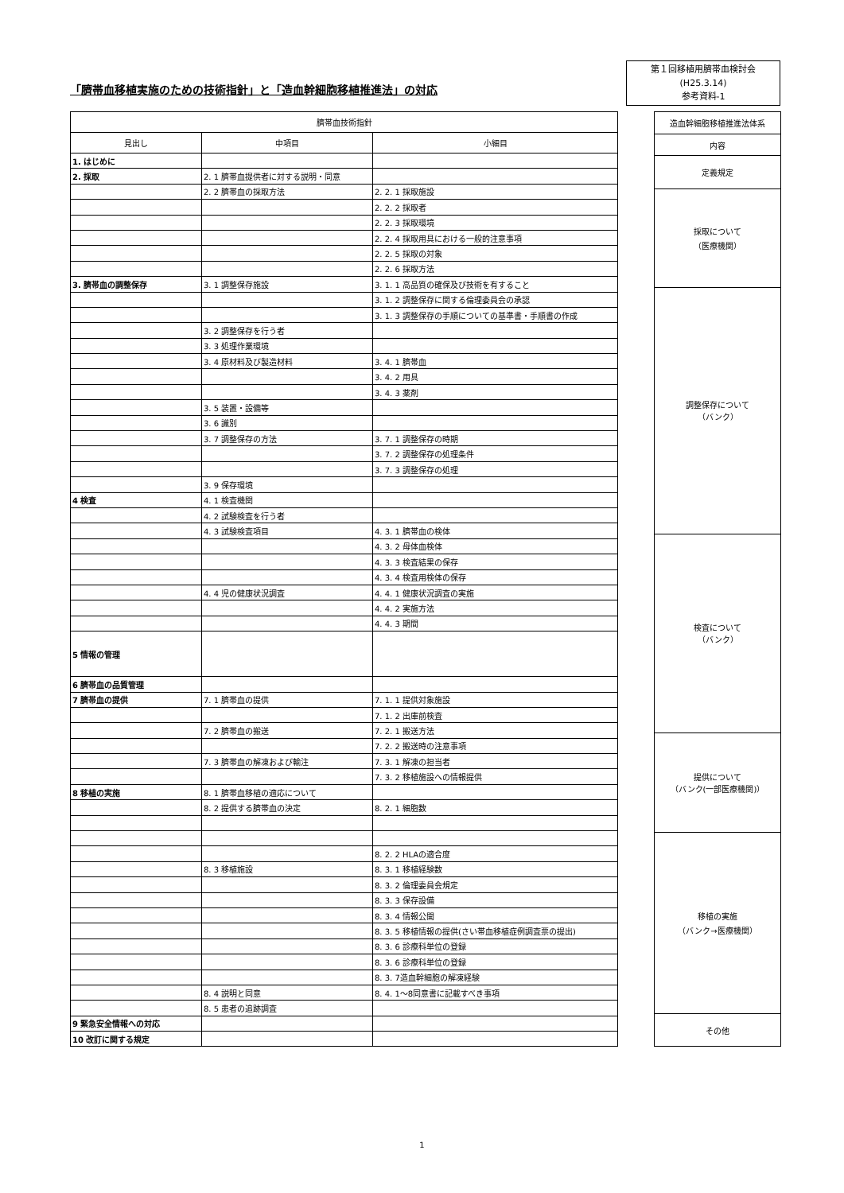「臍帯血移植実施のための技術指針」と「造血幹細胞移植推進法」の対応
第１回移植用臍帯血検討会
(H25.3.14)
参考資料-1
| 臍帯血技術指針 | | |
| --- | --- | --- |
| 見出し | 中項目 | 小細目 |
| 1. はじめに | | |
| 2. 採取 | 2. 1 臍帯血提供者に対する説明・同意 | |
| | 2. 2 臍帯血の採取方法 | 2. 2. 1 採取施設 |
| | | 2. 2. 2 採取者 |
| | | 2. 2. 3 採取環境 |
| | | 2. 2. 4 採取用具における一般的注意事項 |
| | | 2. 2. 5 採取の対象 |
| | | 2. 2. 6 採取方法 |
| 3. 臍帯血の調整保存 | 3. 1 調整保存施設 | 3. 1. 1 高品質の確保及び技術を有すること |
| | | 3. 1. 2 調整保存に関する倫理委員会の承認 |
| | | 3. 1. 3 調整保存の手順についての基準書・手順書の作成 |
| | 3. 2 調整保存を行う者 | |
| | 3. 3 処理作業環境 | |
| | 3. 4 原材料及び製造材料 | 3. 4. 1 臍帯血 |
| | | 3. 4. 2 用具 |
| | | 3. 4. 3 薬剤 |
| | 3. 5 装置・設備等 | |
| | 3. 6 識別 | |
| | 3. 7 調整保存の方法 | 3. 7. 1 調整保存の時期 |
| | | 3. 7. 2 調整保存の処理条件 |
| | | 3. 7. 3 調整保存の処理 |
| | 3. 9 保存環境 | |
| 4 検査 | 4. 1 検査機関 | |
| | 4. 2 試験検査を行う者 | |
| | 4. 3 試験検査項目 | 4. 3. 1 臍帯血の検体 |
| | | 4. 3. 2 母体血検体 |
| | | 4. 3. 3 検査結果の保存 |
| | | 4. 3. 4 検査用検体の保存 |
| | 4. 4 児の健康状況調査 | 4. 4. 1 健康状況調査の実施 |
| | | 4. 4. 2 実施方法 |
| | | 4. 4. 3 期間 |
| 5 情報の管理 | | |
| 6 臍帯血の品質管理 | | |
| 7 臍帯血の提供 | 7. 1 臍帯血の提供 | 7. 1. 1 提供対象施設 |
| | | 7. 1. 2 出庫前検査 |
| | 7. 2 臍帯血の搬送 | 7. 2. 1 搬送方法 |
| | | 7. 2. 2 搬送時の注意事項 |
| | 7. 3 臍帯血の解凍および輸注 | 7. 3. 1 解凍の担当者 |
| | | 7. 3. 2 移植施設への情報提供 |
| 8 移植の実施 | 8. 1 臍帯血移植の適応について | |
| | 8. 2 提供する臍帯血の決定 | 8. 2. 1 細胞数 |
| | | 8. 2. 2 HLAの適合度 |
| | 8. 3 移植施設 | 8. 3. 1 移植経験数 |
| | | 8. 3. 2 倫理委員会規定 |
| | | 8. 3. 3 保存設備 |
| | | 8. 3. 4 情報公開 |
| | | 8. 3. 5 移植情報の提供(さい帯血移植症例調査票の提出) |
| | | 8. 3. 6 診療科単位の登録 |
| | | 8. 3. 6 診療科単位の登録 |
| | | 8. 3. 7造血幹細胞の解凍経験 |
| | 8. 4 説明と同意 | 8. 4. 1～8同意書に記載すべき事項 |
| | 8. 5 患者の追跡調査 | |
| 9 緊急安全情報への対応 | | |
| 10 改訂に関する規定 | | |
| 造血幹細胞移植推進法体系 |
| --- |
| 内容 |
| 定義規定 |
| 採取について （医療機関） |
| 調整保存について （バンク） |
| 検査について （バンク） |
| 提供について （バンク(一部医療機関)） |
| 移植の実施 （バンク→医療機関） |
| その他 |
1